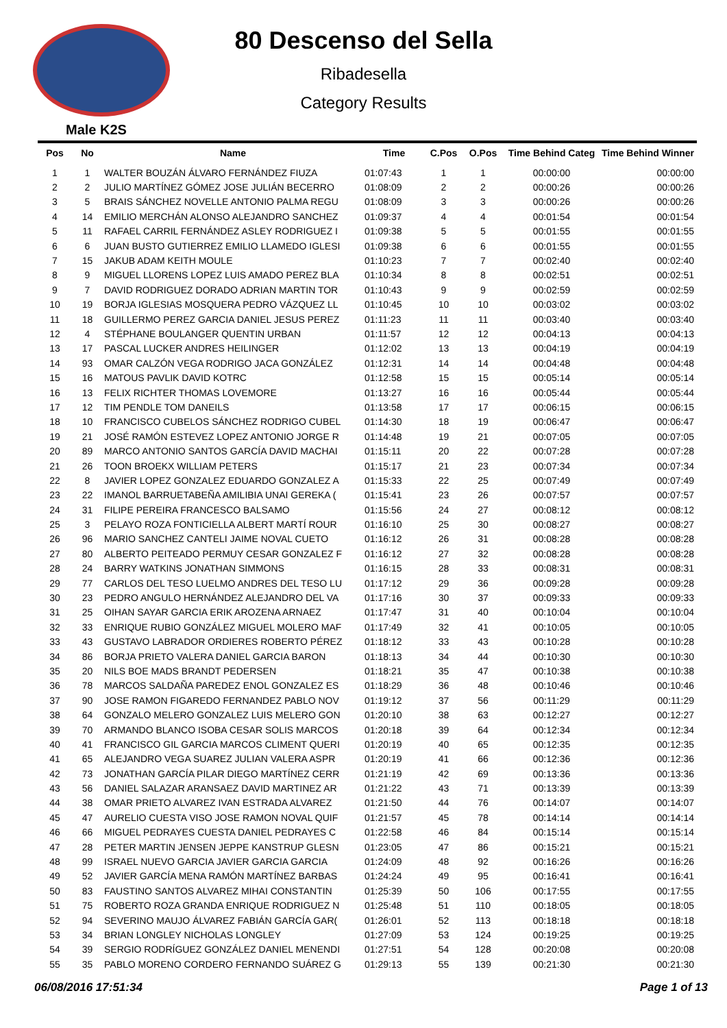80 Descenso del Sella
Ribadesella
Category Results
Male K2S
| Pos | No | Name | Time | C.Pos | O.Pos | Time Behind Categ | Time Behind Winner |
| --- | --- | --- | --- | --- | --- | --- | --- |
| 1 | 1 | WALTER BOUZÁN ÁLVARO FERNÁNDEZ FIUZA | 01:07:43 | 1 | 1 | 00:00:00 | 00:00:00 |
| 2 | 2 | JULIO MARTÍNEZ GÓMEZ JOSE JULIÁN BECERRO | 01:08:09 | 2 | 2 | 00:00:26 | 00:00:26 |
| 3 | 5 | BRAIS SÁNCHEZ NOVELLE ANTONIO PALMA REGU | 01:08:09 | 3 | 3 | 00:00:26 | 00:00:26 |
| 4 | 14 | EMILIO MERCHÁN ALONSO ALEJANDRO SANCHEZ | 01:09:37 | 4 | 4 | 00:01:54 | 00:01:54 |
| 5 | 11 | RAFAEL CARRIL FERNÁNDEZ ASLEY RODRIGUEZ I | 01:09:38 | 5 | 5 | 00:01:55 | 00:01:55 |
| 6 | 6 | JUAN BUSTO GUTIERREZ EMILIO LLAMEDO IGLESI | 01:09:38 | 6 | 6 | 00:01:55 | 00:01:55 |
| 7 | 15 | JAKUB ADAM KEITH MOULE | 01:10:23 | 7 | 7 | 00:02:40 | 00:02:40 |
| 8 | 9 | MIGUEL LLORENS LOPEZ LUIS AMADO PEREZ BLA | 01:10:34 | 8 | 8 | 00:02:51 | 00:02:51 |
| 9 | 7 | DAVID RODRIGUEZ DORADO ADRIAN MARTIN TOR | 01:10:43 | 9 | 9 | 00:02:59 | 00:02:59 |
| 10 | 19 | BORJA IGLESIAS MOSQUERA PEDRO VÁZQUEZ LL | 01:10:45 | 10 | 10 | 00:03:02 | 00:03:02 |
| 11 | 18 | GUILLERMO PEREZ GARCIA DANIEL JESUS PEREZ | 01:11:23 | 11 | 11 | 00:03:40 | 00:03:40 |
| 12 | 4 | STÉPHANE BOULANGER QUENTIN URBAN | 01:11:57 | 12 | 12 | 00:04:13 | 00:04:13 |
| 13 | 17 | PASCAL LUCKER ANDRES HEILINGER | 01:12:02 | 13 | 13 | 00:04:19 | 00:04:19 |
| 14 | 93 | OMAR CALZÓN VEGA RODRIGO JACA GONZÁLEZ | 01:12:31 | 14 | 14 | 00:04:48 | 00:04:48 |
| 15 | 16 | MATOUS PAVLIK DAVID KOTRC | 01:12:58 | 15 | 15 | 00:05:14 | 00:05:14 |
| 16 | 13 | FELIX RICHTER THOMAS LOVEMORE | 01:13:27 | 16 | 16 | 00:05:44 | 00:05:44 |
| 17 | 12 | TIM PENDLE TOM DANEILS | 01:13:58 | 17 | 17 | 00:06:15 | 00:06:15 |
| 18 | 10 | FRANCISCO CUBELOS SÁNCHEZ RODRIGO CUBEL | 01:14:30 | 18 | 19 | 00:06:47 | 00:06:47 |
| 19 | 21 | JOSÉ RAMÓN ESTEVEZ LOPEZ ANTONIO JORGE R | 01:14:48 | 19 | 21 | 00:07:05 | 00:07:05 |
| 20 | 89 | MARCO ANTONIO SANTOS GARCÍA DAVID MACHAI | 01:15:11 | 20 | 22 | 00:07:28 | 00:07:28 |
| 21 | 26 | TOON BROEKX WILLIAM PETERS | 01:15:17 | 21 | 23 | 00:07:34 | 00:07:34 |
| 22 | 8 | JAVIER LOPEZ GONZALEZ EDUARDO GONZALEZ A | 01:15:33 | 22 | 25 | 00:07:49 | 00:07:49 |
| 23 | 22 | IMANOL BARRUETABEÑA AMILIBIA UNAI GEREKA ( | 01:15:41 | 23 | 26 | 00:07:57 | 00:07:57 |
| 24 | 31 | FILIPE PEREIRA FRANCESCO BALSAMO | 01:15:56 | 24 | 27 | 00:08:12 | 00:08:12 |
| 25 | 3 | PELAYO ROZA FONTICIELLA ALBERT MARTÍ ROUR | 01:16:10 | 25 | 30 | 00:08:27 | 00:08:27 |
| 26 | 96 | MARIO SANCHEZ CANTELI JAIME NOVAL CUETO | 01:16:12 | 26 | 31 | 00:08:28 | 00:08:28 |
| 27 | 80 | ALBERTO PEITEADO PERMUY CESAR GONZALEZ F | 01:16:12 | 27 | 32 | 00:08:28 | 00:08:28 |
| 28 | 24 | BARRY WATKINS JONATHAN SIMMONS | 01:16:15 | 28 | 33 | 00:08:31 | 00:08:31 |
| 29 | 77 | CARLOS DEL TESO LUELMO ANDRES DEL TESO LU | 01:17:12 | 29 | 36 | 00:09:28 | 00:09:28 |
| 30 | 23 | PEDRO ANGULO HERNÁNDEZ ALEJANDRO DEL VA | 01:17:16 | 30 | 37 | 00:09:33 | 00:09:33 |
| 31 | 25 | OIHAN SAYAR GARCIA ERIK AROZENA ARNAEZ | 01:17:47 | 31 | 40 | 00:10:04 | 00:10:04 |
| 32 | 33 | ENRIQUE RUBIO GONZÁLEZ MIGUEL MOLERO MAF | 01:17:49 | 32 | 41 | 00:10:05 | 00:10:05 |
| 33 | 43 | GUSTAVO LABRADOR ORDIERES ROBERTO PÉREZ | 01:18:12 | 33 | 43 | 00:10:28 | 00:10:28 |
| 34 | 86 | BORJA PRIETO VALERA DANIEL GARCIA BARON | 01:18:13 | 34 | 44 | 00:10:30 | 00:10:30 |
| 35 | 20 | NILS BOE MADS BRANDT PEDERSEN | 01:18:21 | 35 | 47 | 00:10:38 | 00:10:38 |
| 36 | 78 | MARCOS SALDAÑA PAREDEZ ENOL GONZALEZ ES | 01:18:29 | 36 | 48 | 00:10:46 | 00:10:46 |
| 37 | 90 | JOSE RAMON FIGAREDO FERNANDEZ PABLO NOV | 01:19:12 | 37 | 56 | 00:11:29 | 00:11:29 |
| 38 | 64 | GONZALO MELERO GONZALEZ LUIS MELERO GON | 01:20:10 | 38 | 63 | 00:12:27 | 00:12:27 |
| 39 | 70 | ARMANDO BLANCO ISOBA CESAR SOLIS MARCOS | 01:20:18 | 39 | 64 | 00:12:34 | 00:12:34 |
| 40 | 41 | FRANCISCO GIL GARCIA MARCOS CLIMENT QUERI | 01:20:19 | 40 | 65 | 00:12:35 | 00:12:35 |
| 41 | 65 | ALEJANDRO VEGA SUAREZ JULIAN VALERA ASPR | 01:20:19 | 41 | 66 | 00:12:36 | 00:12:36 |
| 42 | 73 | JONATHAN GARCÍA PILAR DIEGO MARTÍNEZ CERR | 01:21:19 | 42 | 69 | 00:13:36 | 00:13:36 |
| 43 | 56 | DANIEL SALAZAR ARANSAEZ DAVID MARTINEZ AR | 01:21:22 | 43 | 71 | 00:13:39 | 00:13:39 |
| 44 | 38 | OMAR PRIETO ALVAREZ IVAN ESTRADA ALVAREZ | 01:21:50 | 44 | 76 | 00:14:07 | 00:14:07 |
| 45 | 47 | AURELIO CUESTA VISO JOSE RAMON NOVAL QUIF | 01:21:57 | 45 | 78 | 00:14:14 | 00:14:14 |
| 46 | 66 | MIGUEL PEDRAYES CUESTA DANIEL PEDRAYES C | 01:22:58 | 46 | 84 | 00:15:14 | 00:15:14 |
| 47 | 28 | PETER MARTIN JENSEN JEPPE KANSTRUP GLESN | 01:23:05 | 47 | 86 | 00:15:21 | 00:15:21 |
| 48 | 99 | ISRAEL NUEVO GARCIA JAVIER GARCIA GARCIA | 01:24:09 | 48 | 92 | 00:16:26 | 00:16:26 |
| 49 | 52 | JAVIER GARCÍA MENA RAMÓN MARTÍNEZ BARBAS | 01:24:24 | 49 | 95 | 00:16:41 | 00:16:41 |
| 50 | 83 | FAUSTINO SANTOS ALVAREZ MIHAI CONSTANTIN | 01:25:39 | 50 | 106 | 00:17:55 | 00:17:55 |
| 51 | 75 | ROBERTO ROZA GRANDA ENRIQUE RODRIGUEZ N | 01:25:48 | 51 | 110 | 00:18:05 | 00:18:05 |
| 52 | 94 | SEVERINO MAUJO ÁLVAREZ FABIÁN GARCÍA GAR( | 01:26:01 | 52 | 113 | 00:18:18 | 00:18:18 |
| 53 | 34 | BRIAN LONGLEY NICHOLAS LONGLEY | 01:27:09 | 53 | 124 | 00:19:25 | 00:19:25 |
| 54 | 39 | SERGIO RODRÍGUEZ GONZÁLEZ DANIEL MENENDI | 01:27:51 | 54 | 128 | 00:20:08 | 00:20:08 |
| 55 | 35 | PABLO MORENO CORDERO FERNANDO SUÁREZ G | 01:29:13 | 55 | 139 | 00:21:30 | 00:21:30 |
06/08/2016 17:51:34 Page 1 of 13